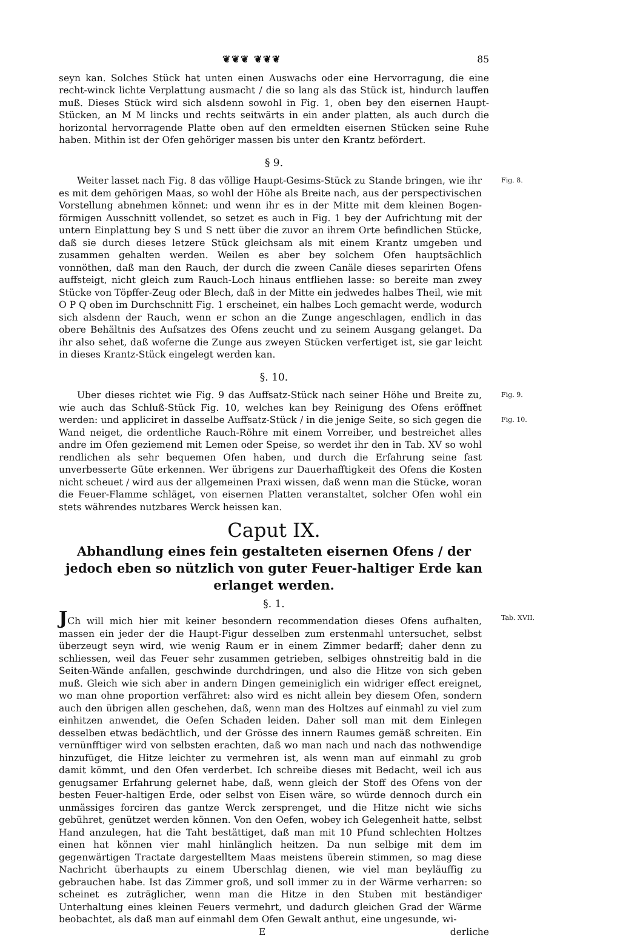❦❦❦ ❦❦❦ 85
seyn kan. Solches Stück hat unten einen Auswachs oder eine Hervorragung, die eine recht-winck lichte Verplattung ausmacht / die so lang als das Stück ist, hindurch lauffen muß. Dieses Stück wird sich alsdenn sowohl in Fig. 1, oben bey den eisernen Haupt-Stücken, an M M lincks und rechts seitwärts in ein ander platten, als auch durch die horizontal hervorragende Platte oben auf den ermeldten eisernen Stücken seine Ruhe haben. Mithin ist der Ofen gehöriger massen bis unter den Krantz befördert.
§ 9.
Weiter lasset nach Fig. 8 das völlige Haupt-Gesims-Stück zu Stande bringen, wie ihr es mit dem gehörigen Maas, so wohl der Höhe als Breite nach, aus der perspectivischen Vorstellung abnehmen könnet: und wenn ihr es in der Mitte mit dem kleinen Bogen-förmigen Ausschnitt vollendet, so setzet es auch in Fig. 1 bey der Aufrichtung mit der untern Einplattung bey S und S nett über die zuvor an ihrem Orte befindlichen Stücke, daß sie durch dieses letzere Stück gleichsam als mit einem Krantz umgeben und zusammen gehalten werden. Weilen es aber bey solchem Ofen hauptsächlich vonnöthen, daß man den Rauch, der durch die zween Canäle dieses separirten Ofens auffsteigt, nicht gleich zum Rauch-Loch hinaus entfliehen lasse: so bereite man zwey Stücke von Töpffer-Zeug oder Blech, daß in der Mitte ein jedwedes halbes Theil, wie mit O P Q oben im Durchschnitt Fig. 1 erscheinet, ein halbes Loch gemacht werde, wodurch sich alsdenn der Rauch, wenn er schon an die Zunge angeschlagen, endlich in das obere Behältnis des Aufsatzes des Ofens zeucht und zu seinem Ausgang gelanget. Da ihr also sehet, daß woferne die Zunge aus zweyen Stücken verfertiget ist, sie gar leicht in dieses Krantz-Stück eingelegt werden kan.
Fig. 8.
§. 10.
Uber dieses richtet wie Fig. 9 das Auffsatz-Stück nach seiner Höhe und Breite zu, wie auch das Schluß-Stück Fig. 10, welches kan bey Reinigung des Ofens eröffnet werden: und appliciret in dasselbe Auffsatz-Stück / in die jenige Seite, so sich gegen die Wand neiget, die ordentliche Rauch-Röhre mit einem Vorreiber, und bestreichet alles andre im Ofen geziemend mit Lemen oder Speise, so werdet ihr den in Tab. XV so wohl rendlichen als sehr bequemen Ofen haben, und durch die Erfahrung seine fast unverbesserte Güte erkennen. Wer übrigens zur Dauerhafftigkeit des Ofens die Kosten nicht scheuet / wird aus der allgemeinen Praxi wissen, daß wenn man die Stücke, woran die Feuer-Flamme schläget, von eisernen Platten veranstaltet, solcher Ofen wohl ein stets währendes nutzbares Werck heissen kan.
Fig. 9.
Fig. 10.
Caput IX.
Abhandlung eines fein gestalteten eisernen Ofens / der jedoch eben so nützlich von guter Feuer-haltiger Erde kan erlanget werden.
§. 1.
JCh will mich hier mit keiner besondern recommendation dieses Ofens aufhalten, massen ein jeder der die Haupt-Figur desselben zum erstenmahl untersuchet, selbst überzeugt seyn wird, wie wenig Raum er in einem Zimmer bedarff; daher denn zu schliessen, weil das Feuer sehr zusammen getrieben, selbiges ohnstreitig bald in die Seiten-Wände anfallen, geschwinde durchdringen, und also die Hitze von sich geben muß. Gleich wie sich aber in andern Dingen gemeiniglich ein widriger effect ereignet, wo man ohne proportion verfähret: also wird es nicht allein bey diesem Ofen, sondern auch den übrigen allen geschehen, daß, wenn man des Holtzes auf einmahl zu viel zum einhitzen anwendet, die Oefen Schaden leiden. Daher soll man mit dem Einlegen desselben etwas bedächtlich, und der Grösse des innern Raumes gemäß schreiten. Ein vernünfftiger wird von selbsten erachten, daß wo man nach und nach das nothwendige hinzufüget, die Hitze leichter zu vermehren ist, als wenn man auf einmahl zu grob damit kömmt, und den Ofen verderbet. Ich schreibe dieses mit Bedacht, weil ich aus genugsamer Erfahrung gelernet habe, daß, wenn gleich der Stoff des Ofens von der besten Feuer-haltigen Erde, oder selbst von Eisen wäre, so würde dennoch durch ein unmässiges forciren das gantze Werck zersprenget, und die Hitze nicht wie sichs gebühret, genützet werden können. Von den Oefen, wobey ich Gelegenheit hatte, selbst Hand anzulegen, hat die Taht bestättiget, daß man mit 10 Pfund schlechten Holtzes einen hat können vier mahl hinlänglich heitzen. Da nun selbige mit dem im gegenwärtigen Tractate dargestelltem Maas meistens überein stimmen, so mag diese Nachricht überhaupts zu einem Uberschlag dienen, wie viel man beyläuffig zu gebrauchen habe. Ist das Zimmer groß, und soll immer zu in der Wärme verharren: so scheinet es zuträglicher, wenn man die Hitze in den Stuben mit beständiger Unterhaltung eines kleinen Feuers vermehrt, und dadurch gleichen Grad der Wärme beobachtet, als daß man auf einmahl dem Ofen Gewalt anthut, eine ungesunde, wi-
Tab. XVII.
Ederliche